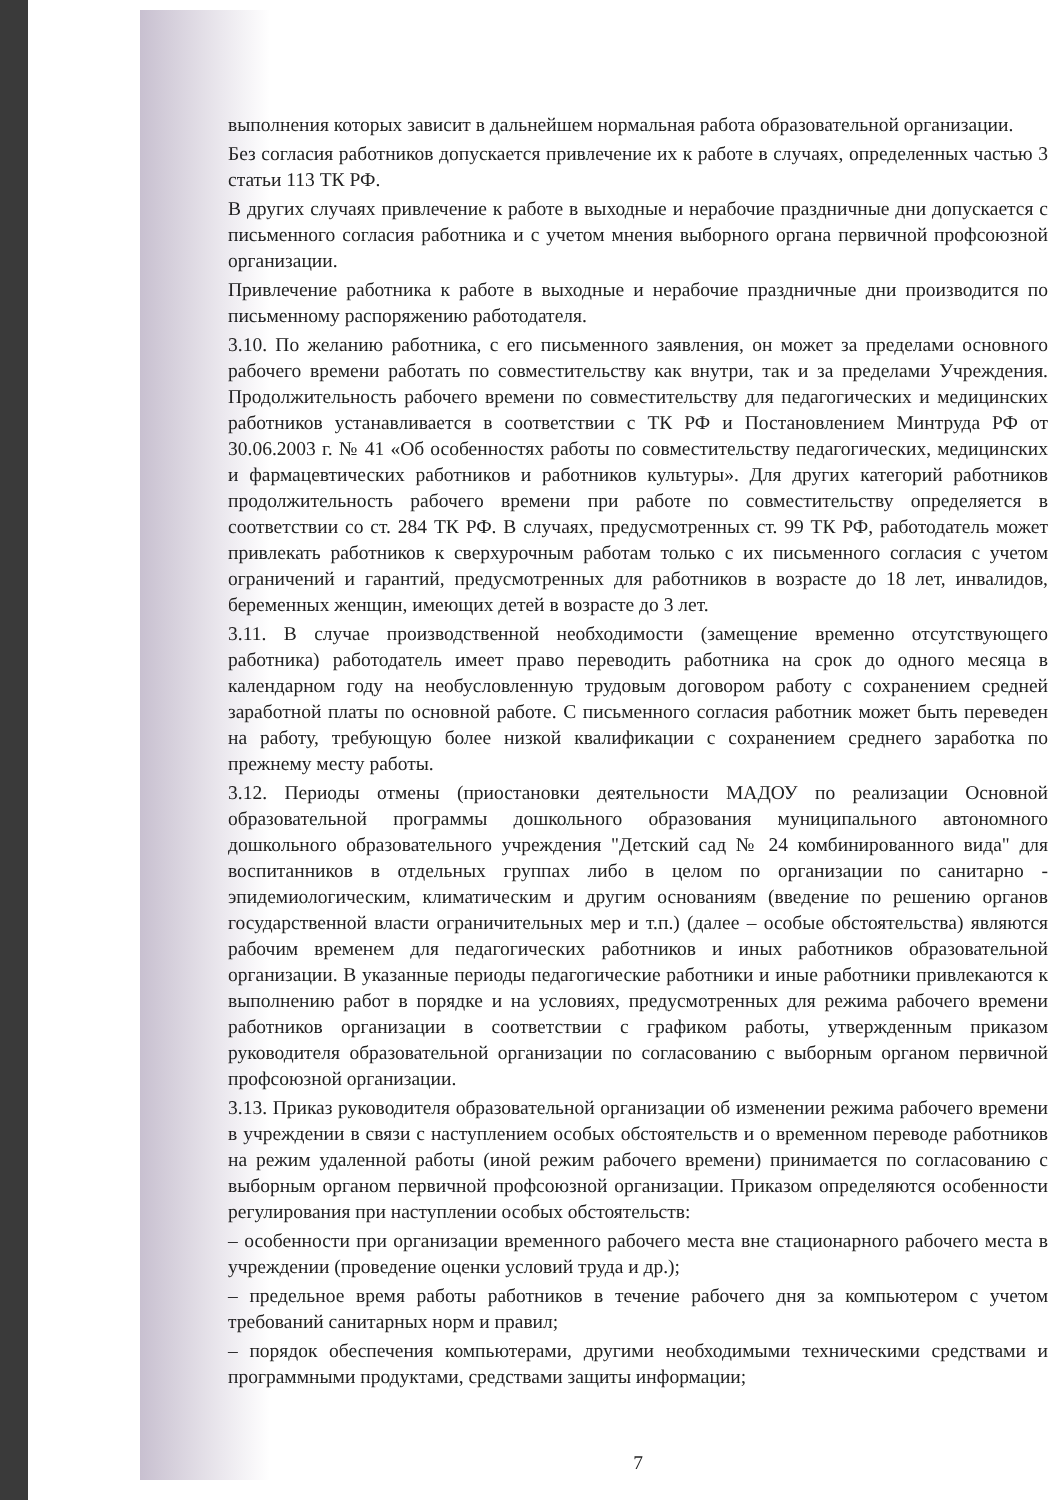выполнения которых зависит в дальнейшем нормальная работа образовательной организации.
Без согласия работников допускается привлечение их к работе в случаях, определенных частью 3 статьи 113 ТК РФ.
В других случаях привлечение к работе в выходные и нерабочие праздничные дни допускается с письменного согласия работника и с учетом мнения выборного органа первичной профсоюзной организации.
Привлечение работника к работе в выходные и нерабочие праздничные дни производится по письменному распоряжению работодателя.
3.10. По желанию работника, с его письменного заявления, он может за пределами основного рабочего времени работать по совместительству как внутри, так и за пределами Учреждения. Продолжительность рабочего времени по совместительству для педагогических и медицинских работников устанавливается в соответствии с ТК РФ и Постановлением Минтруда РФ от 30.06.2003 г. № 41 «Об особенностях работы по совместительству педагогических, медицинских и фармацевтических работников и работников культуры». Для других категорий работников продолжительность рабочего времени при работе по совместительству определяется в соответствии со ст. 284 ТК РФ. В случаях, предусмотренных ст. 99 ТК РФ, работодатель может привлекать работников к сверхурочным работам только с их письменного согласия с учетом ограничений и гарантий, предусмотренных для работников в возрасте до 18 лет, инвалидов, беременных женщин, имеющих детей в возрасте до 3 лет.
3.11. В случае производственной необходимости (замещение временно отсутствующего работника) работодатель имеет право переводить работника на срок до одного месяца в календарном году на необусловленную трудовым договором работу с сохранением средней заработной платы по основной работе. С письменного согласия работник может быть переведен на работу, требующую более низкой квалификации с сохранением среднего заработка по прежнему месту работы.
3.12. Периоды отмены (приостановки деятельности МАДОУ по реализации Основной образовательной программы дошкольного образования муниципального автономного дошкольного образовательного учреждения "Детский сад № 24 комбинированного вида" для воспитанников в отдельных группах либо в целом по организации по санитарно - эпидемиологическим, климатическим и другим основаниям (введение по решению органов государственной власти ограничительных мер и т.п.) (далее – особые обстоятельства) являются рабочим временем для педагогических работников и иных работников образовательной организации. В указанные периоды педагогические работники и иные работники привлекаются к выполнению работ в порядке и на условиях, предусмотренных для режима рабочего времени работников организации в соответствии с графиком работы, утвержденным приказом руководителя образовательной организации по согласованию с выборным органом первичной профсоюзной организации.
3.13. Приказ руководителя образовательной организации об изменении режима рабочего времени в учреждении в связи с наступлением особых обстоятельств и о временном переводе работников на режим удаленной работы (иной режим рабочего времени) принимается по согласованию с выборным органом первичной профсоюзной организации. Приказом определяются особенности регулирования при наступлении особых обстоятельств:
– особенности при организации временного рабочего места вне стационарного рабочего места в учреждении (проведение оценки условий труда и др.);
– предельное время работы работников в течение рабочего дня за компьютером с учетом требований санитарных норм и правил;
– порядок обеспечения компьютерами, другими необходимыми техническими средствами и программными продуктами, средствами защиты информации;
7